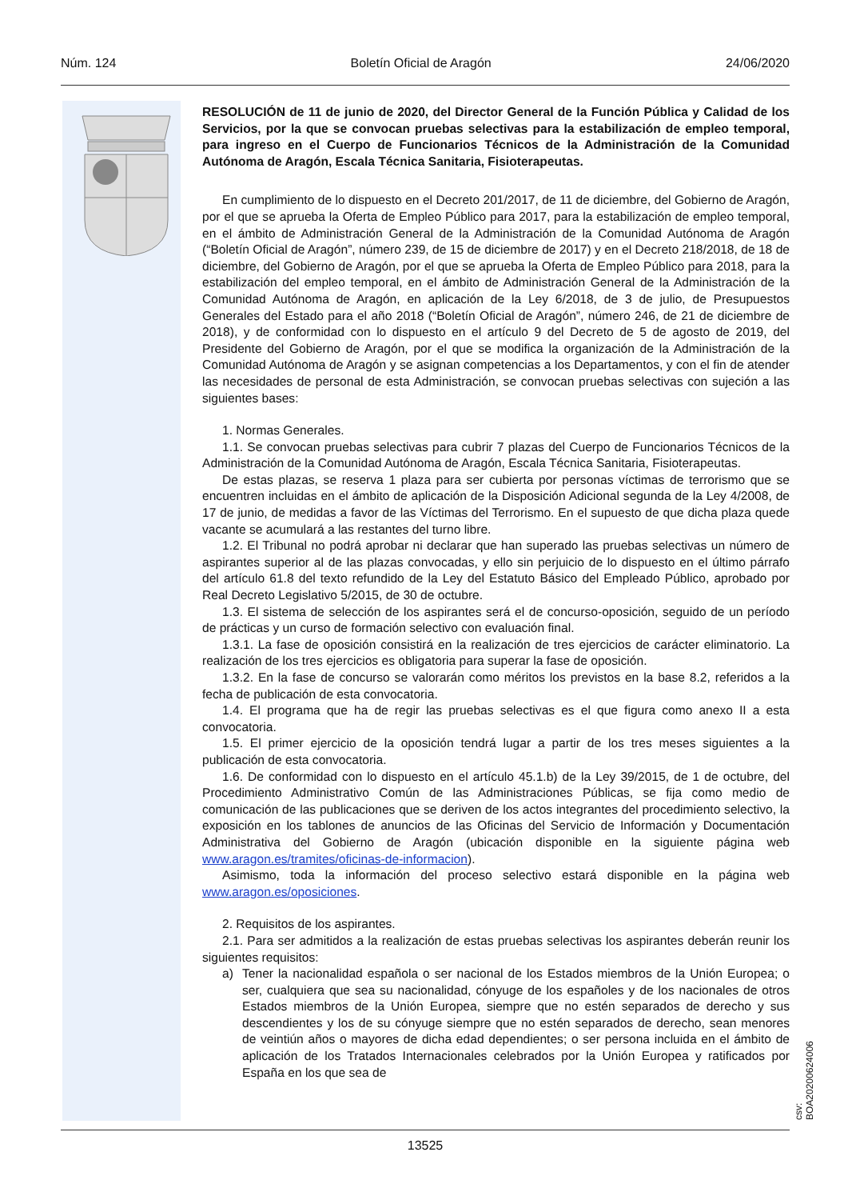Núm. 124 Boletín Oficial de Aragón 24/06/2020
RESOLUCIÓN de 11 de junio de 2020, del Director General de la Función Pública y Calidad de los Servicios, por la que se convocan pruebas selectivas para la estabilización de empleo temporal, para ingreso en el Cuerpo de Funcionarios Técnicos de la Administración de la Comunidad Autónoma de Aragón, Escala Técnica Sanitaria, Fisioterapeutas.
En cumplimiento de lo dispuesto en el Decreto 201/2017, de 11 de diciembre, del Gobierno de Aragón, por el que se aprueba la Oferta de Empleo Público para 2017, para la estabilización de empleo temporal, en el ámbito de Administración General de la Administración de la Comunidad Autónoma de Aragón (“Boletín Oficial de Aragón”, número 239, de 15 de diciembre de 2017) y en el Decreto 218/2018, de 18 de diciembre, del Gobierno de Aragón, por el que se aprueba la Oferta de Empleo Público para 2018, para la estabilización del empleo temporal, en el ámbito de Administración General de la Administración de la Comunidad Autónoma de Aragón, en aplicación de la Ley 6/2018, de 3 de julio, de Presupuestos Generales del Estado para el año 2018 (“Boletín Oficial de Aragón”, número 246, de 21 de diciembre de 2018), y de conformidad con lo dispuesto en el artículo 9 del Decreto de 5 de agosto de 2019, del Presidente del Gobierno de Aragón, por el que se modifica la organización de la Administración de la Comunidad Autónoma de Aragón y se asignan competencias a los Departamentos, y con el fin de atender las necesidades de personal de esta Administración, se convocan pruebas selectivas con sujeción a las siguientes bases:
1. Normas Generales.
1.1. Se convocan pruebas selectivas para cubrir 7 plazas del Cuerpo de Funcionarios Técnicos de la Administración de la Comunidad Autónoma de Aragón, Escala Técnica Sanitaria, Fisioterapeutas.
De estas plazas, se reserva 1 plaza para ser cubierta por personas víctimas de terrorismo que se encuentren incluidas en el ámbito de aplicación de la Disposición Adicional segunda de la Ley 4/2008, de 17 de junio, de medidas a favor de las Víctimas del Terrorismo. En el supuesto de que dicha plaza quede vacante se acumulará a las restantes del turno libre.
1.2. El Tribunal no podrá aprobar ni declarar que han superado las pruebas selectivas un número de aspirantes superior al de las plazas convocadas, y ello sin perjuicio de lo dispuesto en el último párrafo del artículo 61.8 del texto refundido de la Ley del Estatuto Básico del Empleado Público, aprobado por Real Decreto Legislativo 5/2015, de 30 de octubre.
1.3. El sistema de selección de los aspirantes será el de concurso-oposición, seguido de un período de prácticas y un curso de formación selectivo con evaluación final.
1.3.1. La fase de oposición consistirá en la realización de tres ejercicios de carácter eliminatorio. La realización de los tres ejercicios es obligatoria para superar la fase de oposición.
1.3.2. En la fase de concurso se valorarán como méritos los previstos en la base 8.2, referidos a la fecha de publicación de esta convocatoria.
1.4. El programa que ha de regir las pruebas selectivas es el que figura como anexo II a esta convocatoria.
1.5. El primer ejercicio de la oposición tendrá lugar a partir de los tres meses siguientes a la publicación de esta convocatoria.
1.6. De conformidad con lo dispuesto en el artículo 45.1.b) de la Ley 39/2015, de 1 de octubre, del Procedimiento Administrativo Común de las Administraciones Públicas, se fija como medio de comunicación de las publicaciones que se deriven de los actos integrantes del procedimiento selectivo, la exposición en los tablones de anuncios de las Oficinas del Servicio de Información y Documentación Administrativa del Gobierno de Aragón (ubicación disponible en la siguiente página web www.aragon.es/tramites/oficinas-de-informacion).
Asimismo, toda la información del proceso selectivo estará disponible en la página web www.aragon.es/oposiciones.
2. Requisitos de los aspirantes.
2.1. Para ser admitidos a la realización de estas pruebas selectivas los aspirantes deberán reunir los siguientes requisitos:
a) Tener la nacionalidad española o ser nacional de los Estados miembros de la Unión Europea; o ser, cualquiera que sea su nacionalidad, cónyuge de los españoles y de los nacionales de otros Estados miembros de la Unión Europea, siempre que no estén separados de derecho y sus descendientes y los de su cónyuge siempre que no estén separados de derecho, sean menores de veintiún años o mayores de dicha edad dependientes; o ser persona incluida en el ámbito de aplicación de los Tratados Internacionales celebrados por la Unión Europea y ratificados por España en los que sea de
13525
csv: BOA20200624006